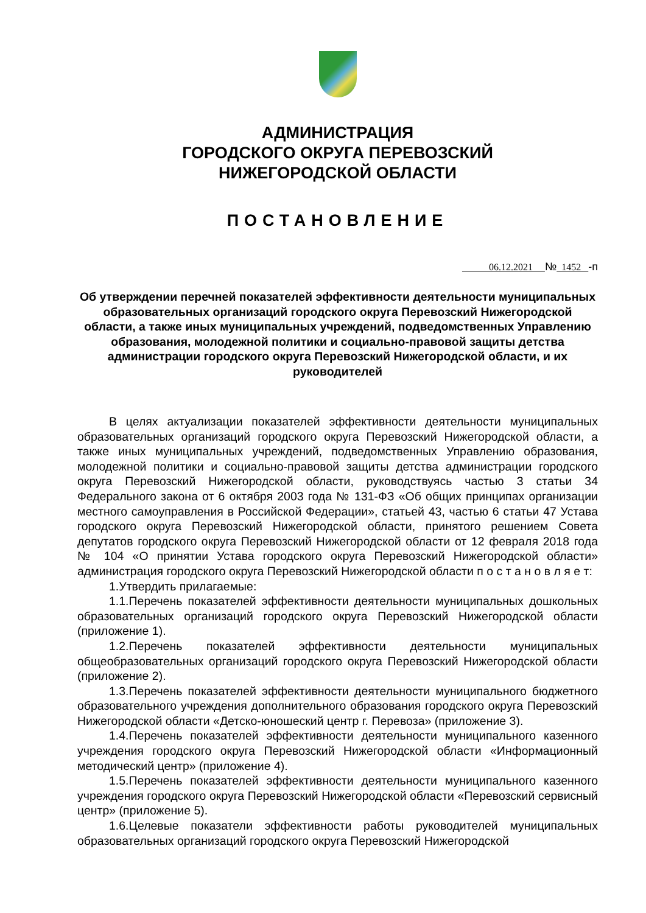АДМИНИСТРАЦИЯ
ГОРОДСКОГО ОКРУГА ПЕРЕВОЗСКИЙ
НИЖЕГОРОДСКОЙ ОБЛАСТИ
ПОСТАНОВЛЕНИЕ
06.12.2021 № 1452 -п
Об утверждении перечней показателей эффективности деятельности муниципальных образовательных организаций городского округа Перевозский Нижегородской области, а также иных муниципальных учреждений, подведомственных Управлению образования, молодежной политики и социально-правовой защиты детства администрации городского округа Перевозский Нижегородской области, и их руководителей
В целях актуализации показателей эффективности деятельности муниципальных образовательных организаций городского округа Перевозский Нижегородской области, а также иных муниципальных учреждений, подведомственных Управлению образования, молодежной политики и социально-правовой защиты детства администрации городского округа Перевозский Нижегородской области, руководствуясь частью 3 статьи 34 Федерального закона от 6 октября 2003 года № 131-ФЗ «Об общих принципах организации местного самоуправления в Российской Федерации», статьей 43, частью 6 статьи 47 Устава городского округа Перевозский Нижегородской области, принятого решением Совета депутатов городского округа Перевозский Нижегородской области от 12 февраля 2018 года № 104 «О принятии Устава городского округа Перевозский Нижегородской области» администрация городского округа Перевозский Нижегородской области п о с т а н о в л я е т:
1.Утвердить прилагаемые:
1.1.Перечень показателей эффективности деятельности муниципальных дошкольных образовательных организаций городского округа Перевозский Нижегородской области (приложение 1).
1.2.Перечень показателей эффективности деятельности муниципальных общеобразовательных организаций городского округа Перевозский Нижегородской области (приложение 2).
1.3.Перечень показателей эффективности деятельности муниципального бюджетного образовательного учреждения дополнительного образования городского округа Перевозский Нижегородской области «Детско-юношеский центр г. Перевоза» (приложение 3).
1.4.Перечень показателей эффективности деятельности муниципального казенного учреждения городского округа Перевозский Нижегородской области «Информационный методический центр» (приложение 4).
1.5.Перечень показателей эффективности деятельности муниципального казенного учреждения городского округа Перевозский Нижегородской области «Перевозский сервисный центр» (приложение 5).
1.6.Целевые показатели эффективности работы руководителей муниципальных образовательных организаций городского округа Перевозский Нижегородской